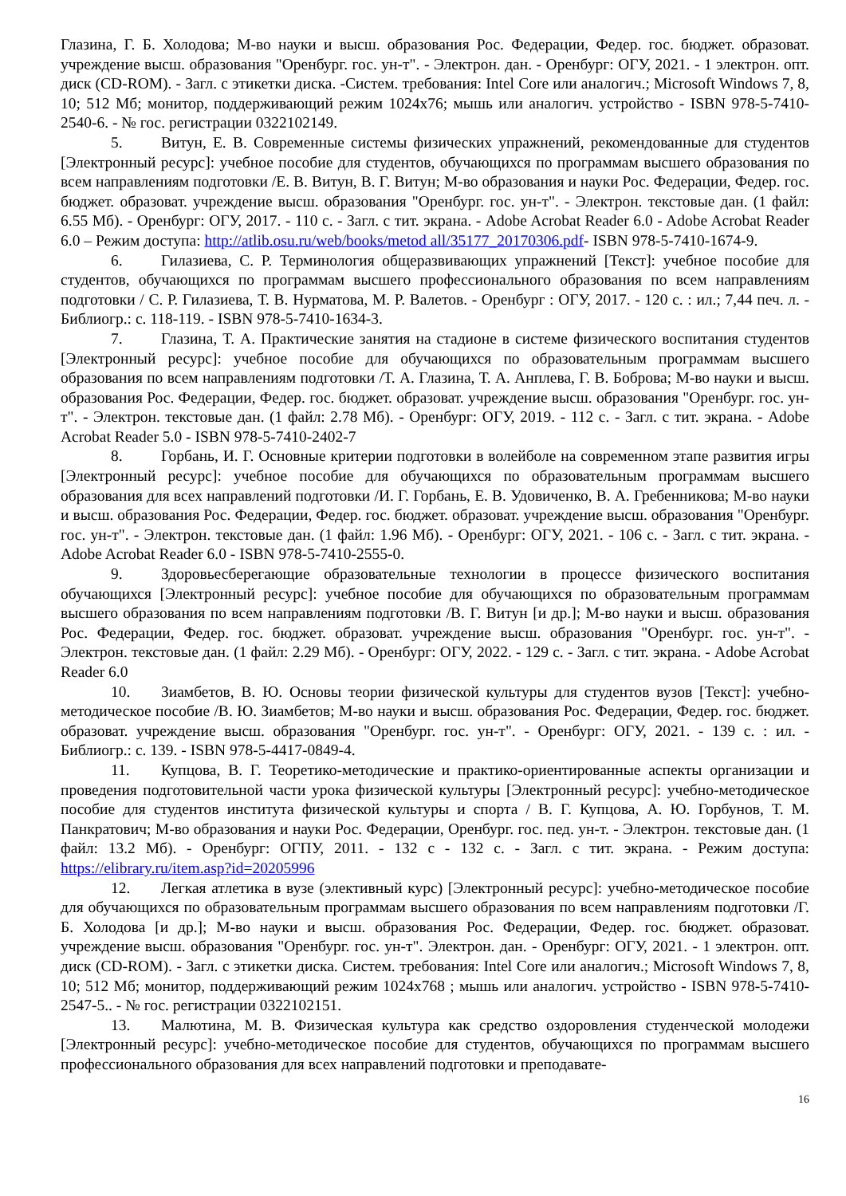Глазина, Г. Б. Холодова; М-во науки и высш. образования Рос. Федерации, Федер. гос. бюджет. образоват. учреждение высш. образования "Оренбург. гос. ун-т". - Электрон. дан. - Оренбург: ОГУ, 2021. - 1 электрон. опт. диск (CD-ROM). - Загл. с этикетки диска. -Систем. требования: Intel Core или аналогич.; Microsoft Windows 7, 8, 10; 512 Мб; монитор, поддерживающий режим 1024x76; мышь или аналогич. устройство - ISBN 978-5-7410-2540-6. - № гос. регистрации 0322102149.
5. Витун, Е. В. Современные системы физических упражнений, рекомендованные для студентов [Электронный ресурс]: учебное пособие для студентов, обучающихся по программам высшего образования по всем направлениям подготовки /Е. В. Витун, В. Г. Витун; М-во образования и науки Рос. Федерации, Федер. гос. бюджет. образоват. учреждение высш. образования "Оренбург. гос. ун-т". - Электрон. текстовые дан. (1 файл: 6.55 Мб). - Оренбург: ОГУ, 2017. - 110 с. - Загл. с тит. экрана. - Adobe Acrobat Reader 6.0 - Adobe Acrobat Reader 6.0 – Режим доступа: http://atlib.osu.ru/web/books/metod all/35177_20170306.pdf- ISBN 978-5-7410-1674-9.
6. Гилазиева, С. Р. Терминология общеразвивающих упражнений [Текст]: учебное пособие для студентов, обучающихся по программам высшего профессионального образования по всем направлениям подготовки / С. Р. Гилазиева, Т. В. Нурматова, М. Р. Валетов. - Оренбург : ОГУ, 2017. - 120 с. : ил.; 7,44 печ. л. - Библиогр.: с. 118-119. - ISBN 978-5-7410-1634-3.
7. Глазина, Т. А. Практические занятия на стадионе в системе физического воспитания студентов [Электронный ресурс]: учебное пособие для обучающихся по образовательным программам высшего образования по всем направлениям подготовки /Т. А. Глазина, Т. А. Анплева, Г. В. Боброва; М-во науки и высш. образования Рос. Федерации, Федер. гос. бюджет. образоват. учреждение высш. образования "Оренбург. гос. ун-т". - Электрон. текстовые дан. (1 файл: 2.78 Мб). - Оренбург: ОГУ, 2019. - 112 с. - Загл. с тит. экрана. - Adobe Acrobat Reader 5.0 - ISBN 978-5-7410-2402-7
8. Горбань, И. Г. Основные критерии подготовки в волейболе на современном этапе развития игры [Электронный ресурс]: учебное пособие для обучающихся по образовательным программам высшего образования для всех направлений подготовки /И. Г. Горбань, Е. В. Удовиченко, В. А. Гребенникова; М-во науки и высш. образования Рос. Федерации, Федер. гос. бюджет. образоват. учреждение высш. образования "Оренбург. гос. ун-т". - Электрон. текстовые дан. (1 файл: 1.96 Мб). - Оренбург: ОГУ, 2021. - 106 с. - Загл. с тит. экрана. - Adobe Acrobat Reader 6.0 - ISBN 978-5-7410-2555-0.
9. Здоровьесберегающие образовательные технологии в процессе физического воспитания обучающихся [Электронный ресурс]: учебное пособие для обучающихся по образовательным программам высшего образования по всем направлениям подготовки /В. Г. Витун [и др.]; М-во науки и высш. образования Рос. Федерации, Федер. гос. бюджет. образоват. учреждение высш. образования "Оренбург. гос. ун-т". - Электрон. текстовые дан. (1 файл: 2.29 Мб). - Оренбург: ОГУ, 2022. - 129 с. - Загл. с тит. экрана. - Adobe Acrobat Reader 6.0
10. Зиамбетов, В. Ю. Основы теории физической культуры для студентов вузов [Текст]: учебно-методическое пособие /В. Ю. Зиамбетов; М-во науки и высш. образования Рос. Федерации, Федер. гос. бюджет. образоват. учреждение высш. образования "Оренбург. гос. ун-т". - Оренбург: ОГУ, 2021. - 139 с. : ил. - Библиогр.: с. 139. - ISBN 978-5-4417-0849-4.
11. Купцова, В. Г. Теоретико-методические и практико-ориентированные аспекты организации и проведения подготовительной части урока физической культуры [Электронный ресурс]: учебно-методическое пособие для студентов института физической культуры и спорта / В. Г. Купцова, А. Ю. Горбунов, Т. М. Панкратович; М-во образования и науки Рос. Федерации, Оренбург. гос. пед. ун-т. - Электрон. текстовые дан. (1 файл: 13.2 Мб). - Оренбург: ОГПУ, 2011. - 132 с - 132 с. - Загл. с тит. экрана. - Режим доступа: https://elibrary.ru/item.asp?id=20205996
12. Легкая атлетика в вузе (элективный курс) [Электронный ресурс]: учебно-методическое пособие для обучающихся по образовательным программам высшего образования по всем направлениям подготовки /Г. Б. Холодова [и др.]; М-во науки и высш. образования Рос. Федерации, Федер. гос. бюджет. образоват. учреждение высш. образования "Оренбург. гос. ун-т". Электрон. дан. - Оренбург: ОГУ, 2021. - 1 электрон. опт. диск (CD-ROM). - Загл. с этикетки диска. Систем. требования: Intel Core или аналогич.; Microsoft Windows 7, 8, 10; 512 Мб; монитор, поддерживающий режим 1024x768 ; мышь или аналогич. устройство - ISBN 978-5-7410-2547-5.. - № гос. регистрации 0322102151.
13. Малютина, М. В. Физическая культура как средство оздоровления студенческой молодежи [Электронный ресурс]: учебно-методическое пособие для студентов, обучающихся по программам высшего профессионального образования для всех направлений подготовки и преподавате-
16